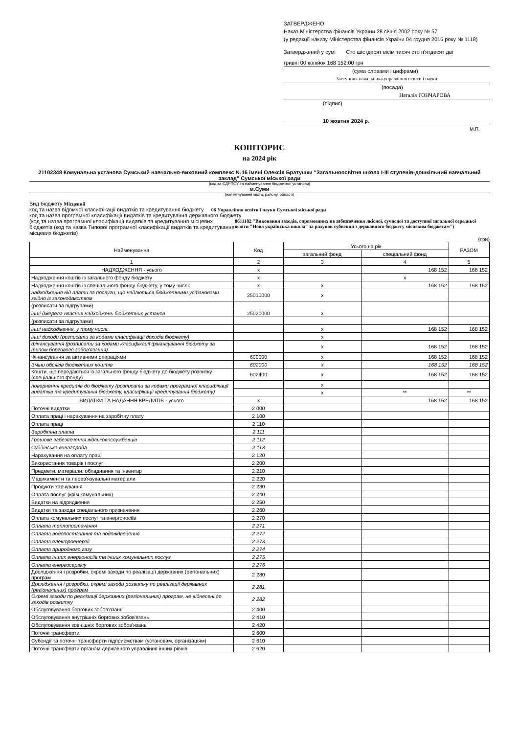ЗАТВЕРДЖЕНО
Наказ Міністерства фінансів України 28 січня 2002 року № 57
(у редакції наказу Міністерства фінансів України 04 грудня 2015 року № 1118)
Затверджений у сумі Сто шістдесят вісім тисяч сто п'ятдесят дві
гривні 00 копійок 168 152,00 грн
(сума словами і цифрами)
Заступник начальника управління освіти і науки
(посада)
Наталія ГОНЧАРОВА
(підпис)
10 жовтня 2024 р.
М.П.
КОШТОРИС
на 2024 рік
21102348 Комунальна установа Сумський навчально-виховний комплекс №16 імені Олексія Братушки "Загальноосвітня школа І-ІІІ ступенів-дошкільний навчальний заклад" Сумської міської ради
(код за ЄДРПОУ та найменування бюджетної установи)
м.Суми
(найменування міста, району, області)
Вид бюджету Місцевий
код та назва відомчої класифікації видатків та кредитування бюджету 06 Управління освіти і науки Сумської міської ради
код та назва програмної класифікації видатків та кредитування державного бюджету
(код та назва програмної класифікації видатків та кредитування місцевих бюджетів (код та назва Типової програмної класифікації видатків та кредитування місцевих бюджетів)
0611182 "Виконання заходів, спрямованих на забезпечення якісної, сучасної та доступної загальної середньої освіти "Нова українська школа" за рахунок субвенції з державного бюджету місцевим бюджетам")
(грн)
| Найменування | Код | Усього на рік | | РАЗОМ |
| --- | --- | --- | --- | --- |
| | | загальний фонд | спеціальний фонд | |
| 1 | 2 | 3 | 4 | 5 |
| НАДХОДЖЕННЯ - усього | x | | 168 152 | 168 152 |
| Надходження коштів із загального фонду бюджету | x | | x | |
| Надходження коштів із спеціального фонду бюджету, у тому числі: | x | x | 168 152 | 168 152 |
| надходження від плати за послуги, що надаються бюджетними установами згідно із законодавством | 25010000 | x | | |
| (розписати за підгрупами) | | | | |
| інші джерела власних надходжень бюджетних установ | 25020000 | x | | |
| (розписати за підгрупами) | | | | |
| інші надходження, у тому числі: | | x | 168 152 | 168 152 |
| інші доходи (розписати за кодами класифікації доходів бюджету) | | x | | |
| фінансування (розписати за кодами класифікації фінансування бюджету за типом боргового зобов'язання) | | x | 168 152 | 168 152 |
| Фінансування за активними операціями | 600000 | x | 168 152 | 168 152 |
| Зміни обсягів бюджетних коштів | 602000 | x | 168 152 | 168 152 |
| Кошти, що передаються із загального фонду бюджету до бюджету розвитку (спеціального фонду) | 602400 | x | 168 152 | 168 152 |
| повернення кредитів до бюджету (розписати за кодами програмної класифікації видатків та кредитування бюджету, класифікації кредитування бюджету) | | x | | |
| | | x | ** | ** |
| ВИДАТКИ ТА НАДАННЯ КРЕДИТІВ - усього | x | | 168 152 | 168 152 |
| Поточні видатки | 2 000 | | | |
| Оплата праці і нарахування на заробітну плату | 2 100 | | | |
| Оплата праці | 2 110 | | | |
| Заробітна плата | 2 111 | | | |
| Грошове забезпечення військовослужбовців | 2 112 | | | |
| Суддівська винагорода | 2 113 | | | |
| Нарахування на оплату праці | 2 120 | | | |
| Використання товарів і послуг | 2 200 | | | |
| Предмети, матеріали, обладнання та інвентар | 2 210 | | | |
| Медикаменти та перев'язувальні матеріали | 2 220 | | | |
| Продукти харчування | 2 230 | | | |
| Оплата послуг (крім комунальних) | 2 240 | | | |
| Видатки на відрядження | 2 250 | | | |
| Видатки та заходи спеціального призначення | 2 260 | | | |
| Оплата комунальних послуг та енергоносіїв | 2 270 | | | |
| Оплата теплопостачання | 2 271 | | | |
| Оплата водопостачання та водовідведення | 2 272 | | | |
| Оплата електроенергії | 2 273 | | | |
| Оплата природного газу | 2 274 | | | |
| Оплата інших енергоносіїв та інших комунальних послуг | 2 275 | | | |
| Оплата енергосервісу | 2 276 | | | |
| Дослідження і розробки, окремі заходи по реалізації державних (регіональних) програм | 2 280 | | | |
| Дослідження і розробки, окремі заходи розвитку по реалізації державних (регіональних) програм | 2 281 | | | |
| Окремі заходи по реалізації державних (регіональних) програм, не віднесені до заходів розвитку | 2 282 | | | |
| Обслуговування боргових зобов'язань | 2 400 | | | |
| Обслуговування внутрішніх боргових зобов'язань | 2 410 | | | |
| Обслуговування зовнішніх боргових зобов'язань | 2 420 | | | |
| Поточні трансферти | 2 600 | | | |
| Субсидії та поточні трансферти підприємствам (установам, організаціям) | 2 610 | | | |
| Поточні трансферти органам державного управління інших рівнів | 2 620 | | | |